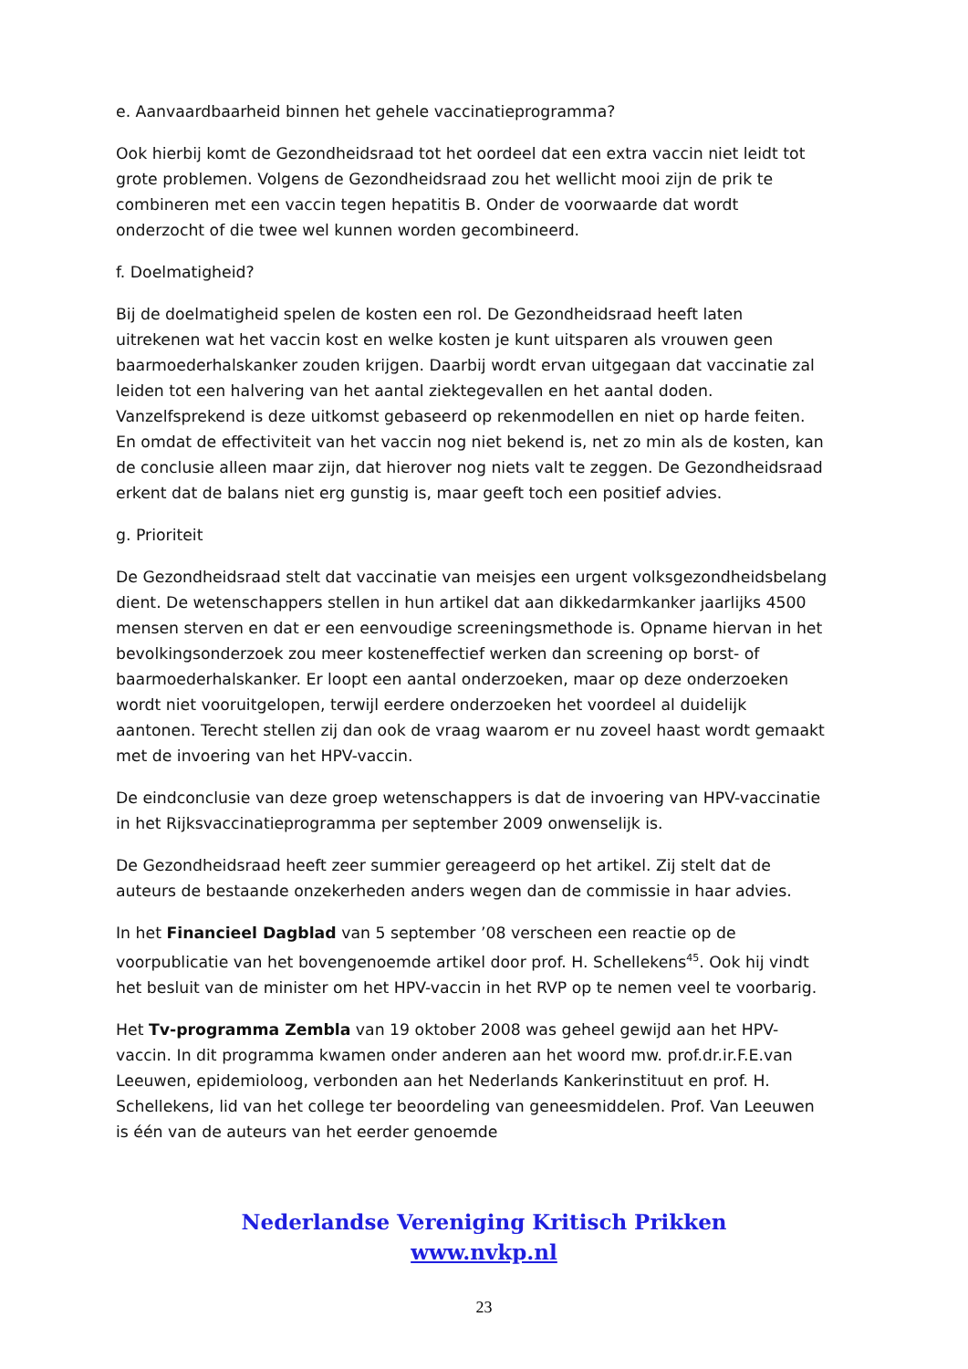e. Aanvaardbaarheid binnen het gehele vaccinatieprogramma?
Ook hierbij komt de Gezondheidsraad tot het oordeel dat een extra vaccin niet leidt tot grote problemen. Volgens de Gezondheidsraad zou het wellicht mooi zijn de prik te combineren met een vaccin tegen hepatitis B. Onder de voorwaarde dat wordt onderzocht of die twee wel kunnen worden gecombineerd.
f. Doelmatigheid?
Bij de doelmatigheid spelen de kosten een rol. De Gezondheidsraad heeft laten uitrekenen wat het vaccin kost en welke kosten je kunt uitsparen als vrouwen geen baarmoederhalskanker zouden krijgen. Daarbij wordt ervan uitgegaan dat vaccinatie zal leiden tot een halvering van het aantal ziektegevallen en het aantal doden. Vanzelfsprekend is deze uitkomst gebaseerd op rekenmodellen en niet op harde feiten. En omdat de effectiviteit van het vaccin nog niet bekend is, net zo min als de kosten, kan de conclusie alleen maar zijn, dat hierover nog niets valt te zeggen. De Gezondheidsraad erkent dat de balans niet erg gunstig is, maar geeft toch een positief advies.
g. Prioriteit
De Gezondheidsraad stelt dat vaccinatie van meisjes een urgent volksgezondheidsbelang dient. De wetenschappers stellen in hun artikel dat aan dikkedarmkanker jaarlijks 4500 mensen sterven en dat er een eenvoudige screeningsmethode is. Opname hiervan in het bevolkingsonderzoek zou meer kosteneffectief werken dan screening op borst- of baarmoederhalskanker. Er loopt een aantal onderzoeken, maar op deze onderzoeken wordt niet vooruitgelopen, terwijl eerdere onderzoeken het voordeel al duidelijk aantonen. Terecht stellen zij dan ook de vraag waarom er nu zoveel haast wordt gemaakt met de invoering van het HPV-vaccin.
De eindconclusie van deze groep wetenschappers is dat de invoering van HPV-vaccinatie in het Rijksvaccinatieprogramma per september 2009 onwenselijk is.
De Gezondheidsraad heeft zeer summier gereageerd op het artikel. Zij stelt dat de auteurs de bestaande onzekerheden anders wegen dan de commissie in haar advies.
In het Financieel Dagblad van 5 september ’08 verscheen een reactie op de voorpublicatie van het bovengenoemde artikel door prof. H. Schellekens<sup>45</sup>. Ook hij vindt het besluit van de minister om het HPV-vaccin in het RVP op te nemen veel te voorbarig.
Het Tv-programma Zembla van 19 oktober 2008 was geheel gewijd aan het HPV-vaccin. In dit programma kwamen onder anderen aan het woord mw. prof.dr.ir.F.E.van Leeuwen, epidemioloog, verbonden aan het Nederlands Kankerinstituut en prof. H. Schellekens, lid van het college ter beoordeling van geneesmiddelen. Prof. Van Leeuwen is één van de auteurs van het eerder genoemde
Nederlandse Vereniging Kritisch Prikken
www.nvkp.nl
23